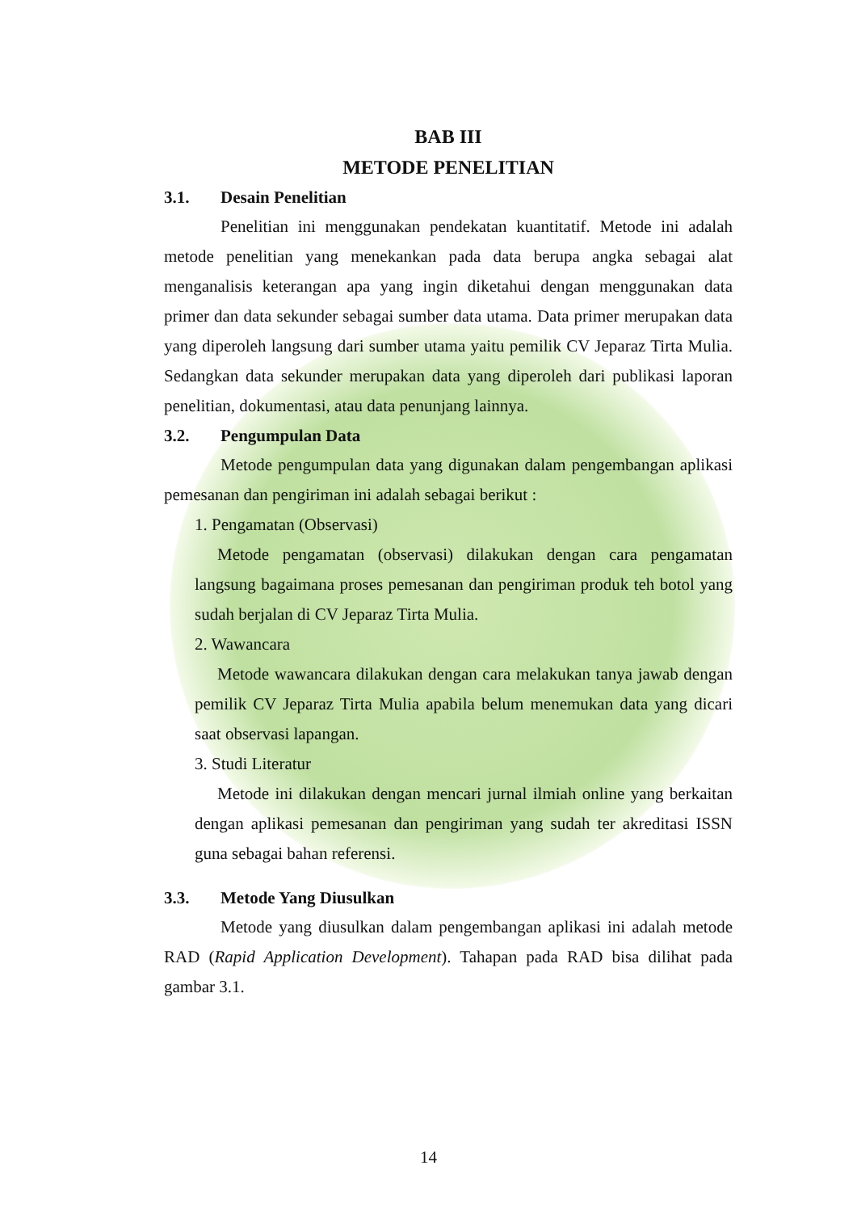BAB III
METODE PENELITIAN
3.1. Desain Penelitian
Penelitian ini menggunakan pendekatan kuantitatif. Metode ini adalah metode penelitian yang menekankan pada data berupa angka sebagai alat menganalisis keterangan apa yang ingin diketahui dengan menggunakan data primer dan data sekunder sebagai sumber data utama. Data primer merupakan data yang diperoleh langsung dari sumber utama yaitu pemilik CV Jeparaz Tirta Mulia. Sedangkan data sekunder merupakan data yang diperoleh dari publikasi laporan penelitian, dokumentasi, atau data penunjang lainnya.
3.2. Pengumpulan Data
Metode pengumpulan data yang digunakan dalam pengembangan aplikasi pemesanan dan pengiriman ini adalah sebagai berikut :
1. Pengamatan (Observasi)
Metode pengamatan (observasi) dilakukan dengan cara pengamatan langsung bagaimana proses pemesanan dan pengiriman produk teh botol yang sudah berjalan di CV Jeparaz Tirta Mulia.
2. Wawancara
Metode wawancara dilakukan dengan cara melakukan tanya jawab dengan pemilik CV Jeparaz Tirta Mulia apabila belum menemukan data yang dicari saat observasi lapangan.
3. Studi Literatur
Metode ini dilakukan dengan mencari jurnal ilmiah online yang berkaitan dengan aplikasi pemesanan dan pengiriman yang sudah ter akreditasi ISSN guna sebagai bahan referensi.
3.3. Metode Yang Diusulkan
Metode yang diusulkan dalam pengembangan aplikasi ini adalah metode RAD (Rapid Application Development). Tahapan pada RAD bisa dilihat pada gambar 3.1.
14